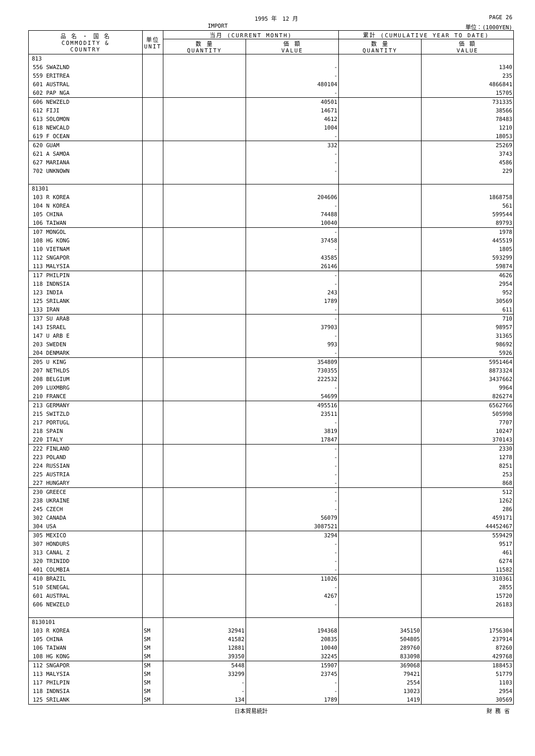1995 年　12 月 PAGE 26
IMPORT 単位：(1000YEN)
| 品 名 ・ 国 名 COMMODITY & COUNTRY | 単位 UNIT | 当月 (CURRENT MONTH) | | 累計 (CUMULATIVE YEAR TO DATE) | |
| --- | --- | --- | --- | --- | --- |
| | | 数 量 QUANTITY | 価 額 VALUE | 数 量 QUANTITY | 価 額 VALUE |
| 813 | | | | | |
| 556 SWAZLND | | | - | | 1340 |
| 559 ERITREA | | | - | | 235 |
| 601 AUSTRAL | | | 480104 | | 4866841 |
| 602 PAP NGA | | | - | | 15705 |
| 606 NEWZELD | | | 40501 | | 731335 |
| 612 FIJI | | | 14671 | | 38566 |
| 613 SOLOMON | | | 4612 | | 78483 |
| 618 NEWCALD | | | 1004 | | 1210 |
| 619 F OCEAN | | | - | | 18053 |
| 620 GUAM | | | 332 | | 25269 |
| 621 A SAMOA | | | - | | 3743 |
| 627 MARIANA | | | - | | 4586 |
| 702 UNKNOWN | | | - | | 229 |
| 81301 | | | | | |
| 103 R KOREA | | | 204606 | | 1868758 |
| 104 N KOREA | | | - | | 561 |
| 105 CHINA | | | 74488 | | 599544 |
| 106 TAIWAN | | | 10040 | | 89793 |
| 107 MONGOL | | | - | | 1978 |
| 108 HG KONG | | | 37458 | | 445519 |
| 110 VIETNAM | | | - | | 1805 |
| 112 SNGAPOR | | | 43585 | | 593299 |
| 113 MALYSIA | | | 26146 | | 59874 |
| 117 PHILPIN | | | - | | 4626 |
| 118 INDNSIA | | | - | | 2954 |
| 123 INDIA | | | 243 | | 952 |
| 125 SRILANK | | | 1789 | | 30569 |
| 133 IRAN | | | - | | 611 |
| 137 SU ARAB | | | - | | 710 |
| 143 ISRAEL | | | 37903 | | 98957 |
| 147 U ARB E | | | - | | 31365 |
| 203 SWEDEN | | | 993 | | 98692 |
| 204 DENMARK | | | - | | 5926 |
| 205 U KING | | | 354809 | | 5951464 |
| 207 NETHLDS | | | 730355 | | 8873324 |
| 208 BELGIUM | | | 222532 | | 3437662 |
| 209 LUXMBRG | | | - | | 9964 |
| 210 FRANCE | | | 54699 | | 826274 |
| 213 GERMANY | | | 495516 | | 6562766 |
| 215 SWITZLD | | | 23511 | | 505998 |
| 217 PORTUGL | | | - | | 7707 |
| 218 SPAIN | | | 3819 | | 10247 |
| 220 ITALY | | | 17847 | | 370143 |
| 222 FINLAND | | | - | | 2330 |
| 223 POLAND | | | - | | 1278 |
| 224 RUSSIAN | | | - | | 8251 |
| 225 AUSTRIA | | | - | | 253 |
| 227 HUNGARY | | | - | | 868 |
| 230 GREECE | | | - | | 512 |
| 238 UKRAINE | | | - | | 1262 |
| 245 CZECH | | | - | | 286 |
| 302 CANADA | | | 56079 | | 459171 |
| 304 USA | | | 3087521 | | 44452467 |
| 305 MEXICO | | | 3294 | | 559429 |
| 307 HONDURS | | | - | | 9517 |
| 313 CANAL Z | | | - | | 461 |
| 320 TRINIDD | | | - | | 6274 |
| 401 COLMBIA | | | - | | 11582 |
| 410 BRAZIL | | | 11026 | | 310361 |
| 510 SENEGAL | | | - | | 2855 |
| 601 AUSTRAL | | | 4267 | | 15720 |
| 606 NEWZELD | | | - | | 26183 |
| 8130101 | | | | | |
| 103 R KOREA | SM | 32941 | 194368 | 345150 | 1756304 |
| 105 CHINA | SM | 41582 | 20835 | 504805 | 237914 |
| 106 TAIWAN | SM | 12881 | 10040 | 289760 | 87260 |
| 108 HG KONG | SM | 39350 | 32245 | 833098 | 429768 |
| 112 SNGAPOR | SM | 5448 | 15907 | 369068 | 188453 |
| 113 MALYSIA | SM | 33299 | 23745 | 79421 | 51779 |
| 117 PHILPIN | SM | - | - | 2554 | 1103 |
| 118 INDNSIA | SM | - | - | 13023 | 2954 |
| 125 SRILANK | SM | 134 | 1789 | 1419 | 30569 |
日本貿易統計 財 務 省